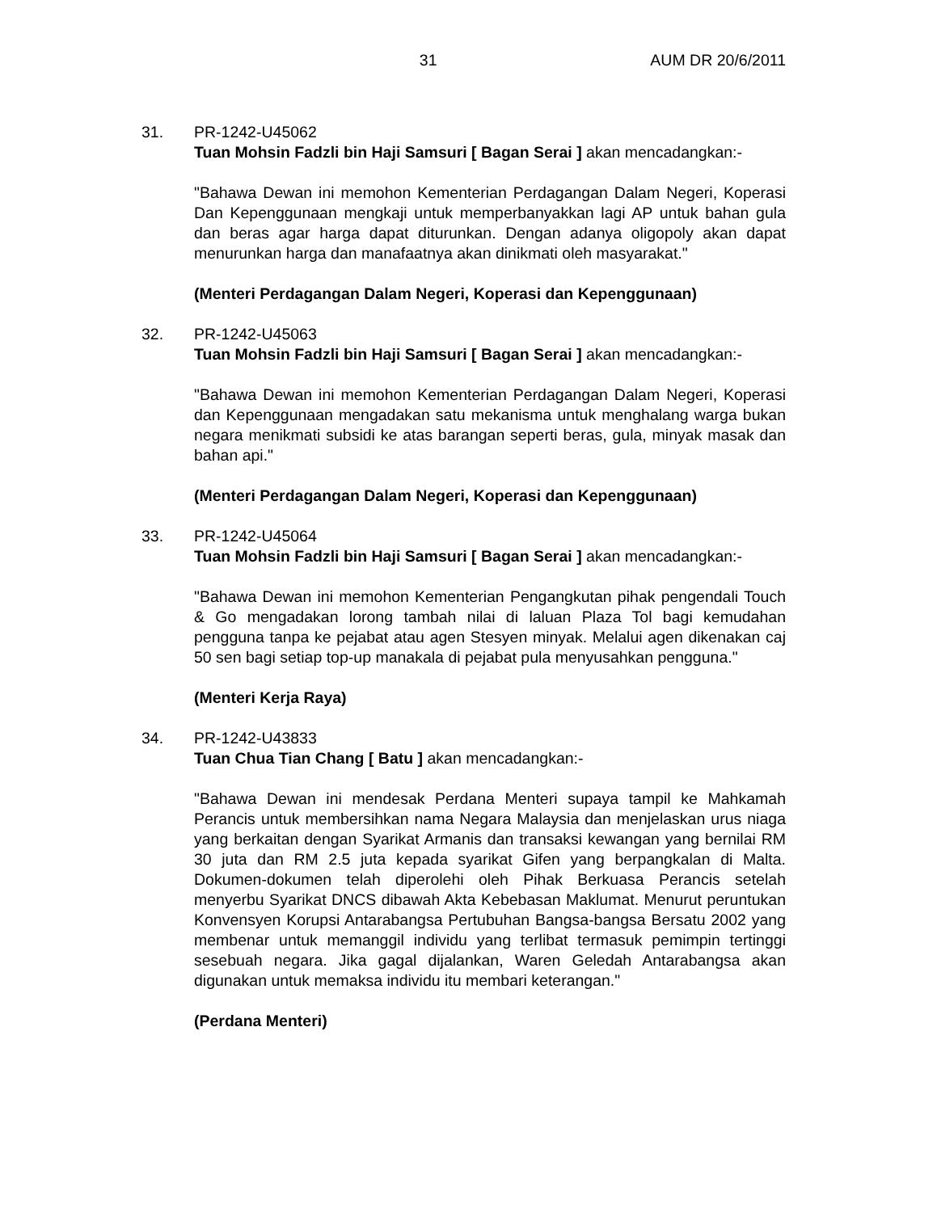31 AUM DR 20/6/2011
31. PR-1242-U45062
Tuan Mohsin Fadzli bin Haji Samsuri [ Bagan Serai ] akan mencadangkan:-
"Bahawa Dewan ini memohon Kementerian Perdagangan Dalam Negeri, Koperasi Dan Kepenggunaan mengkaji untuk memperbanyakkan lagi AP untuk bahan gula dan beras agar harga dapat diturunkan. Dengan adanya oligopoly akan dapat menurunkan harga dan manafaatnya akan dinikmati oleh masyarakat."
(Menteri Perdagangan Dalam Negeri, Koperasi dan Kepenggunaan)
32. PR-1242-U45063
Tuan Mohsin Fadzli bin Haji Samsuri [ Bagan Serai ] akan mencadangkan:-
"Bahawa Dewan ini memohon Kementerian Perdagangan Dalam Negeri, Koperasi dan Kepenggunaan mengadakan satu mekanisma untuk menghalang warga bukan negara menikmati subsidi ke atas barangan seperti beras, gula, minyak masak dan bahan api."
(Menteri Perdagangan Dalam Negeri, Koperasi dan Kepenggunaan)
33. PR-1242-U45064
Tuan Mohsin Fadzli bin Haji Samsuri [ Bagan Serai ] akan mencadangkan:-
"Bahawa Dewan ini memohon Kementerian Pengangkutan pihak pengendali Touch & Go mengadakan lorong tambah nilai di laluan Plaza Tol bagi kemudahan pengguna tanpa ke pejabat atau agen Stesyen minyak. Melalui agen dikenakan caj 50 sen bagi setiap top-up manakala di pejabat pula menyusahkan pengguna."
(Menteri Kerja Raya)
34. PR-1242-U43833
Tuan Chua Tian Chang [ Batu ] akan mencadangkan:-
"Bahawa Dewan ini mendesak Perdana Menteri supaya tampil ke Mahkamah Perancis untuk membersihkan nama Negara Malaysia dan menjelaskan urus niaga yang berkaitan dengan Syarikat Armanis dan transaksi kewangan yang bernilai RM 30 juta dan RM 2.5 juta kepada syarikat Gifen yang berpangkalan di Malta. Dokumen-dokumen telah diperolehi oleh Pihak Berkuasa Perancis setelah menyerbu Syarikat DNCS dibawah Akta Kebebasan Maklumat. Menurut peruntukan Konvensyen Korupsi Antarabangsa Pertubuhan Bangsa-bangsa Bersatu 2002 yang membenar untuk memanggil individu yang terlibat termasuk pemimpin tertinggi sesebuah negara. Jika gagal dijalankan, Waren Geledah Antarabangsa akan digunakan untuk memaksa individu itu membari keterangan."
(Perdana Menteri)